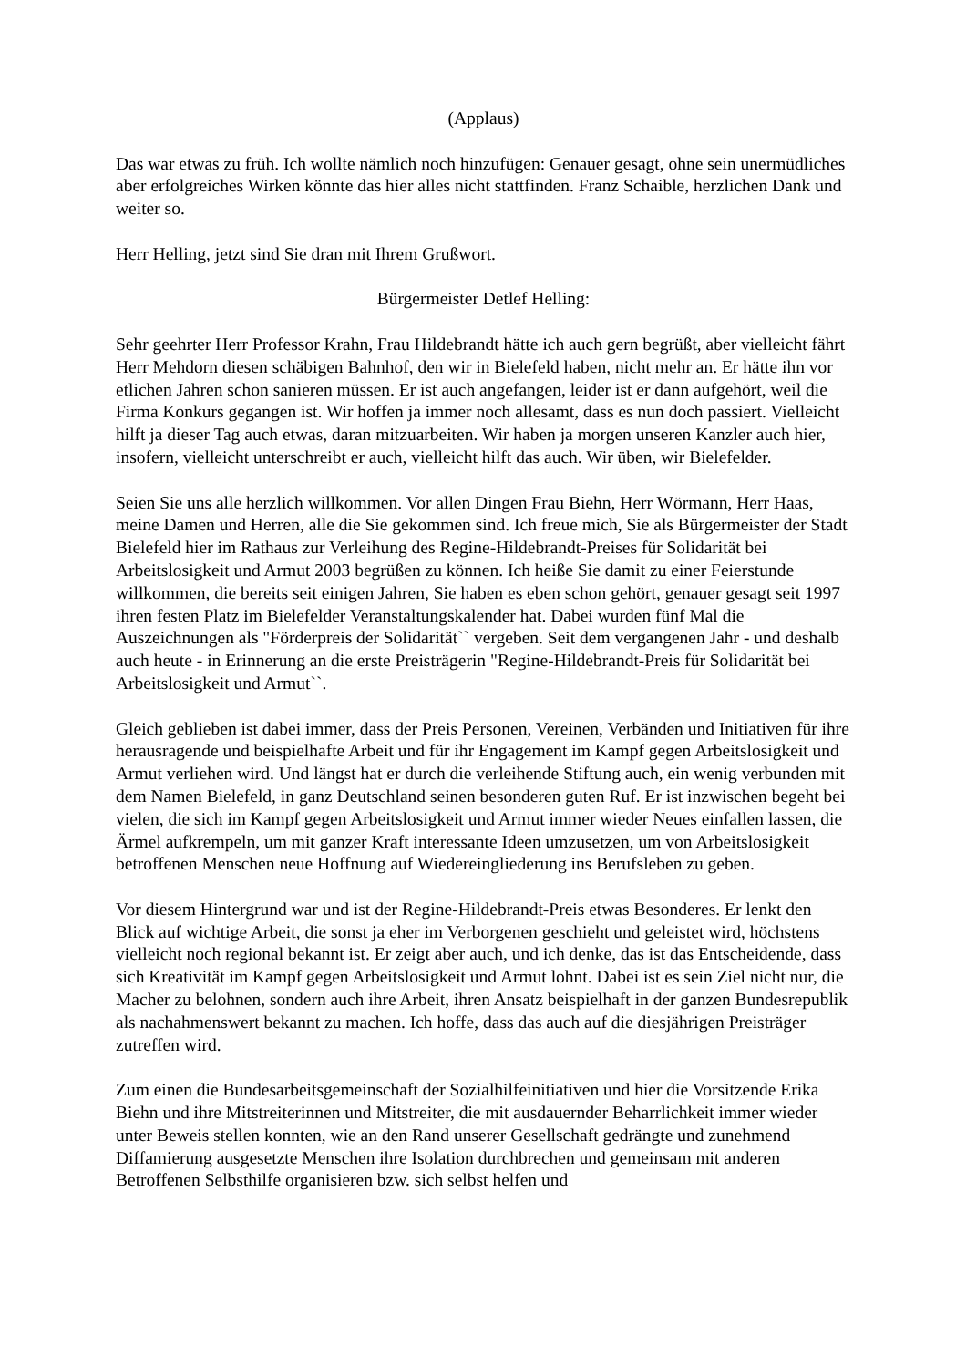(Applaus)
Das war etwas zu früh. Ich wollte nämlich noch hinzufügen: Genauer gesagt, ohne sein unermüdliches aber erfolgreiches Wirken könnte das hier alles nicht stattfinden. Franz Schaible, herzlichen Dank und weiter so.
Herr Helling, jetzt sind Sie dran mit Ihrem Grußwort.
Bürgermeister Detlef Helling:
Sehr geehrter Herr Professor Krahn, Frau Hildebrandt hätte ich auch gern begrüßt, aber vielleicht fährt Herr Mehdorn diesen schäbigen Bahnhof, den wir in Bielefeld haben, nicht mehr an. Er hätte ihn vor etlichen Jahren schon sanieren müssen. Er ist auch angefangen, leider ist er dann aufgehört, weil die Firma Konkurs gegangen ist. Wir hoffen ja immer noch allesamt, dass es nun doch passiert. Vielleicht hilft ja dieser Tag auch etwas, daran mitzuarbeiten. Wir haben ja morgen unseren Kanzler auch hier, insofern, vielleicht unterschreibt er auch, vielleicht hilft das auch. Wir üben, wir Bielefelder.
Seien Sie uns alle herzlich willkommen. Vor allen Dingen Frau Biehn, Herr Wörmann, Herr Haas, meine Damen und Herren, alle die Sie gekommen sind. Ich freue mich, Sie als Bürgermeister der Stadt Bielefeld hier im Rathaus zur Verleihung des Regine-Hildebrandt-Preises für Solidarität bei Arbeitslosigkeit und Armut 2003 begrüßen zu können. Ich heiße Sie damit zu einer Feierstunde willkommen, die bereits seit einigen Jahren, Sie haben es eben schon gehört, genauer gesagt seit 1997 ihren festen Platz im Bielefelder Veranstaltungskalender hat. Dabei wurden fünf Mal die Auszeichnungen als "Förderpreis der Solidarität`` vergeben. Seit dem vergangenen Jahr - und deshalb auch heute - in Erinnerung an die erste Preisträgerin "Regine-Hildebrandt-Preis für Solidarität bei Arbeitslosigkeit und Armut``.
Gleich geblieben ist dabei immer, dass der Preis Personen, Vereinen, Verbänden und Initiativen für ihre herausragende und beispielhafte Arbeit und für ihr Engagement im Kampf gegen Arbeitslosigkeit und Armut verliehen wird. Und längst hat er durch die verleihende Stiftung auch, ein wenig verbunden mit dem Namen Bielefeld, in ganz Deutschland seinen besonderen guten Ruf. Er ist inzwischen begeht bei vielen, die sich im Kampf gegen Arbeitslosigkeit und Armut immer wieder Neues einfallen lassen, die Ärmel aufkrempeln, um mit ganzer Kraft interessante Ideen umzusetzen, um von Arbeitslosigkeit betroffenen Menschen neue Hoffnung auf Wiedereingliederung ins Berufsleben zu geben.
Vor diesem Hintergrund war und ist der Regine-Hildebrandt-Preis etwas Besonderes. Er lenkt den Blick auf wichtige Arbeit, die sonst ja eher im Verborgenen geschieht und geleistet wird, höchstens vielleicht noch regional bekannt ist. Er zeigt aber auch, und ich denke, das ist das Entscheidende, dass sich Kreativität im Kampf gegen Arbeitslosigkeit und Armut lohnt. Dabei ist es sein Ziel nicht nur, die Macher zu belohnen, sondern auch ihre Arbeit, ihren Ansatz beispielhaft in der ganzen Bundesrepublik als nachahmenswert bekannt zu machen. Ich hoffe, dass das auch auf die diesjährigen Preisträger zutreffen wird.
Zum einen die Bundesarbeitsgemeinschaft der Sozialhilfeinitiativen und hier die Vorsitzende Erika Biehn und ihre Mitstreiterinnen und Mitstreiter, die mit ausdauernder Beharrlichkeit immer wieder unter Beweis stellen konnten, wie an den Rand unserer Gesellschaft gedrängte und zunehmend Diffamierung ausgesetzte Menschen ihre Isolation durchbrechen und gemeinsam mit anderen Betroffenen Selbsthilfe organisieren bzw. sich selbst helfen und